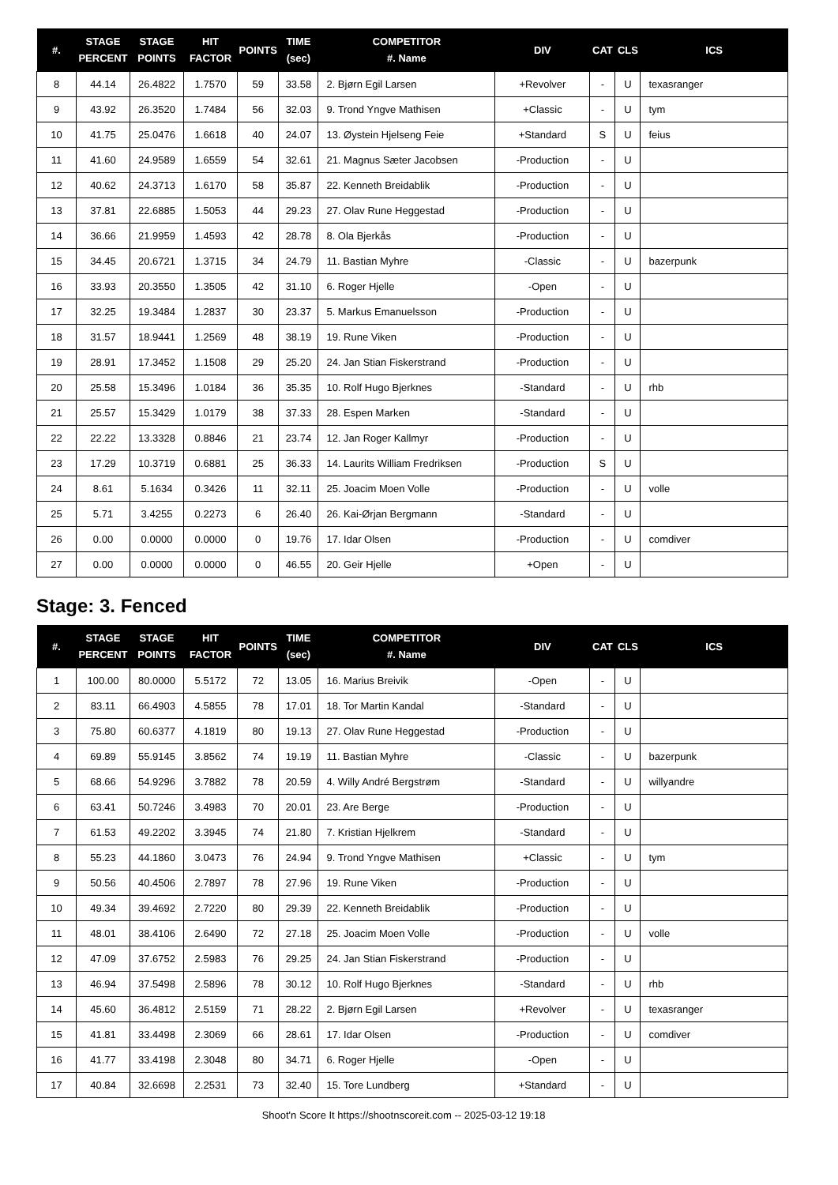| #. | STAGE PERCENT | STAGE POINTS | HIT FACTOR | POINTS | TIME (sec) | COMPETITOR #. Name | DIV | CAT | CLS | ICS |
| --- | --- | --- | --- | --- | --- | --- | --- | --- | --- | --- |
| 8 | 44.14 | 26.4822 | 1.7570 | 59 | 33.58 | 2. Bjørn Egil Larsen | +Revolver | - | U | texasranger |
| 9 | 43.92 | 26.3520 | 1.7484 | 56 | 32.03 | 9. Trond Yngve Mathisen | +Classic | - | U | tym |
| 10 | 41.75 | 25.0476 | 1.6618 | 40 | 24.07 | 13. Øystein Hjelseng Feie | +Standard | S | U | feius |
| 11 | 41.60 | 24.9589 | 1.6559 | 54 | 32.61 | 21. Magnus Sæter Jacobsen | -Production | - | U | |
| 12 | 40.62 | 24.3713 | 1.6170 | 58 | 35.87 | 22. Kenneth Breidablik | -Production | - | U | |
| 13 | 37.81 | 22.6885 | 1.5053 | 44 | 29.23 | 27. Olav Rune Heggestad | -Production | - | U | |
| 14 | 36.66 | 21.9959 | 1.4593 | 42 | 28.78 | 8. Ola Bjerkås | -Production | - | U | |
| 15 | 34.45 | 20.6721 | 1.3715 | 34 | 24.79 | 11. Bastian Myhre | -Classic | - | U | bazerpunk |
| 16 | 33.93 | 20.3550 | 1.3505 | 42 | 31.10 | 6. Roger Hjelle | -Open | - | U | |
| 17 | 32.25 | 19.3484 | 1.2837 | 30 | 23.37 | 5. Markus Emanuelsson | -Production | - | U | |
| 18 | 31.57 | 18.9441 | 1.2569 | 48 | 38.19 | 19. Rune Viken | -Production | - | U | |
| 19 | 28.91 | 17.3452 | 1.1508 | 29 | 25.20 | 24. Jan Stian Fiskerstrand | -Production | - | U | |
| 20 | 25.58 | 15.3496 | 1.0184 | 36 | 35.35 | 10. Rolf Hugo Bjerknes | -Standard | - | U | rhb |
| 21 | 25.57 | 15.3429 | 1.0179 | 38 | 37.33 | 28. Espen Marken | -Standard | - | U | |
| 22 | 22.22 | 13.3328 | 0.8846 | 21 | 23.74 | 12. Jan Roger Kallmyr | -Production | - | U | |
| 23 | 17.29 | 10.3719 | 0.6881 | 25 | 36.33 | 14. Laurits William Fredriksen | -Production | S | U | |
| 24 | 8.61 | 5.1634 | 0.3426 | 11 | 32.11 | 25. Joacim Moen Volle | -Production | - | U | volle |
| 25 | 5.71 | 3.4255 | 0.2273 | 6 | 26.40 | 26. Kai-Ørjan Bergmann | -Standard | - | U | |
| 26 | 0.00 | 0.0000 | 0.0000 | 0 | 19.76 | 17. Idar Olsen | -Production | - | U | comdiver |
| 27 | 0.00 | 0.0000 | 0.0000 | 0 | 46.55 | 20. Geir Hjelle | +Open | - | U | |
Stage: 3. Fenced
| #. | STAGE PERCENT | STAGE POINTS | HIT FACTOR | POINTS | TIME (sec) | COMPETITOR #. Name | DIV | CAT | CLS | ICS |
| --- | --- | --- | --- | --- | --- | --- | --- | --- | --- | --- |
| 1 | 100.00 | 80.0000 | 5.5172 | 72 | 13.05 | 16. Marius Breivik | -Open | - | U | |
| 2 | 83.11 | 66.4903 | 4.5855 | 78 | 17.01 | 18. Tor Martin Kandal | -Standard | - | U | |
| 3 | 75.80 | 60.6377 | 4.1819 | 80 | 19.13 | 27. Olav Rune Heggestad | -Production | - | U | |
| 4 | 69.89 | 55.9145 | 3.8562 | 74 | 19.19 | 11. Bastian Myhre | -Classic | - | U | bazerpunk |
| 5 | 68.66 | 54.9296 | 3.7882 | 78 | 20.59 | 4. Willy André Bergstrøm | -Standard | - | U | willyandre |
| 6 | 63.41 | 50.7246 | 3.4983 | 70 | 20.01 | 23. Are Berge | -Production | - | U | |
| 7 | 61.53 | 49.2202 | 3.3945 | 74 | 21.80 | 7. Kristian Hjelkrem | -Standard | - | U | |
| 8 | 55.23 | 44.1860 | 3.0473 | 76 | 24.94 | 9. Trond Yngve Mathisen | +Classic | - | U | tym |
| 9 | 50.56 | 40.4506 | 2.7897 | 78 | 27.96 | 19. Rune Viken | -Production | - | U | |
| 10 | 49.34 | 39.4692 | 2.7220 | 80 | 29.39 | 22. Kenneth Breidablik | -Production | - | U | |
| 11 | 48.01 | 38.4106 | 2.6490 | 72 | 27.18 | 25. Joacim Moen Volle | -Production | - | U | volle |
| 12 | 47.09 | 37.6752 | 2.5983 | 76 | 29.25 | 24. Jan Stian Fiskerstrand | -Production | - | U | |
| 13 | 46.94 | 37.5498 | 2.5896 | 78 | 30.12 | 10. Rolf Hugo Bjerknes | -Standard | - | U | rhb |
| 14 | 45.60 | 36.4812 | 2.5159 | 71 | 28.22 | 2. Bjørn Egil Larsen | +Revolver | - | U | texasranger |
| 15 | 41.81 | 33.4498 | 2.3069 | 66 | 28.61 | 17. Idar Olsen | -Production | - | U | comdiver |
| 16 | 41.77 | 33.4198 | 2.3048 | 80 | 34.71 | 6. Roger Hjelle | -Open | - | U | |
| 17 | 40.84 | 32.6698 | 2.2531 | 73 | 32.40 | 15. Tore Lundberg | +Standard | - | U | |
Shoot'n Score It https://shootnscoreit.com -- 2025-03-12 19:18